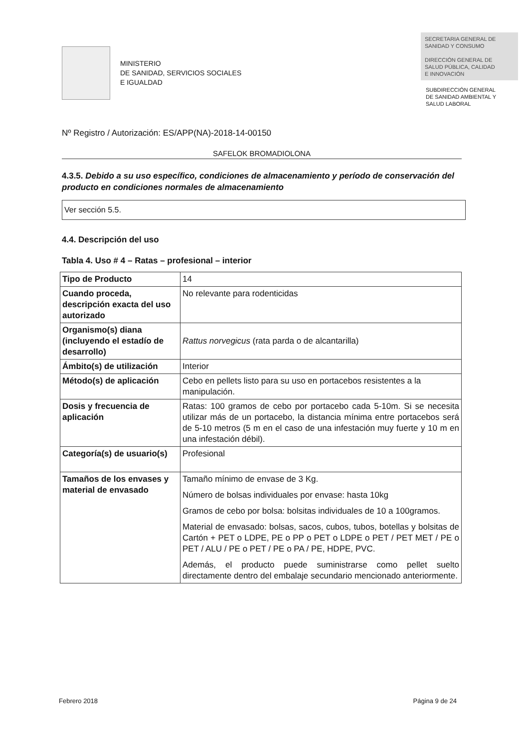MINISTERIO
DE SANIDAD, SERVICIOS SOCIALES
E IGUALDAD
SECRETARIA GENERAL DE
SANIDAD Y CONSUMO
DIRECCIÓN GENERAL DE
SALUD PÚBLICA, CALIDAD
E INNOVACIÓN
SUBDIRECCIÓN GENERAL
DE SANIDAD AMBIENTAL Y
SALUD LABORAL
Nº Registro / Autorización: ES/APP(NA)-2018-14-00150
SAFELOK BROMADIOLONA
4.3.5. Debido a su uso específico, condiciones de almacenamiento y período de conservación del producto en condiciones normales de almacenamiento
Ver sección 5.5.
4.4. Descripción del uso
Tabla 4. Uso # 4 – Ratas – profesional – interior
| Tipo de Producto | 14 |
| Cuando proceda, descripción exacta del uso autorizado | No relevante para rodenticidas |
| Organismo(s) diana (incluyendo el estadío de desarrollo) | Rattus norvegicus (rata parda o de alcantarilla) |
| Ámbito(s) de utilización | Interior |
| Método(s) de aplicación | Cebo en pellets listo para su uso en portacebos resistentes a la manipulación. |
| Dosis y frecuencia de aplicación | Ratas: 100 gramos de cebo por portacebo cada 5-10m. Si se necesita utilizar más de un portacebo, la distancia mínima entre portacebos será de 5-10 metros (5 m en el caso de una infestación muy fuerte y 10 m en una infestación débil). |
| Categoría(s) de usuario(s) | Profesional |
| Tamaños de los envases y material de envasado | Tamaño mínimo de envase de 3 Kg. Número de bolsas individuales por envase: hasta 10kg Gramos de cebo por bolsa: bolsitas individuales de 10 a 100gramos. Material de envasado: bolsas, sacos, cubos, tubos, botellas y bolsitas de Cartón + PET o LDPE, PE o PP o PET o LDPE o PET / PET MET / PE o PET / ALU / PE o PET / PE o PA / PE, HDPE, PVC. Además, el producto puede suministrarse como pellet suelto directamente dentro del embalaje secundario mencionado anteriormente. |
Febrero 2018 Página 9 de 24